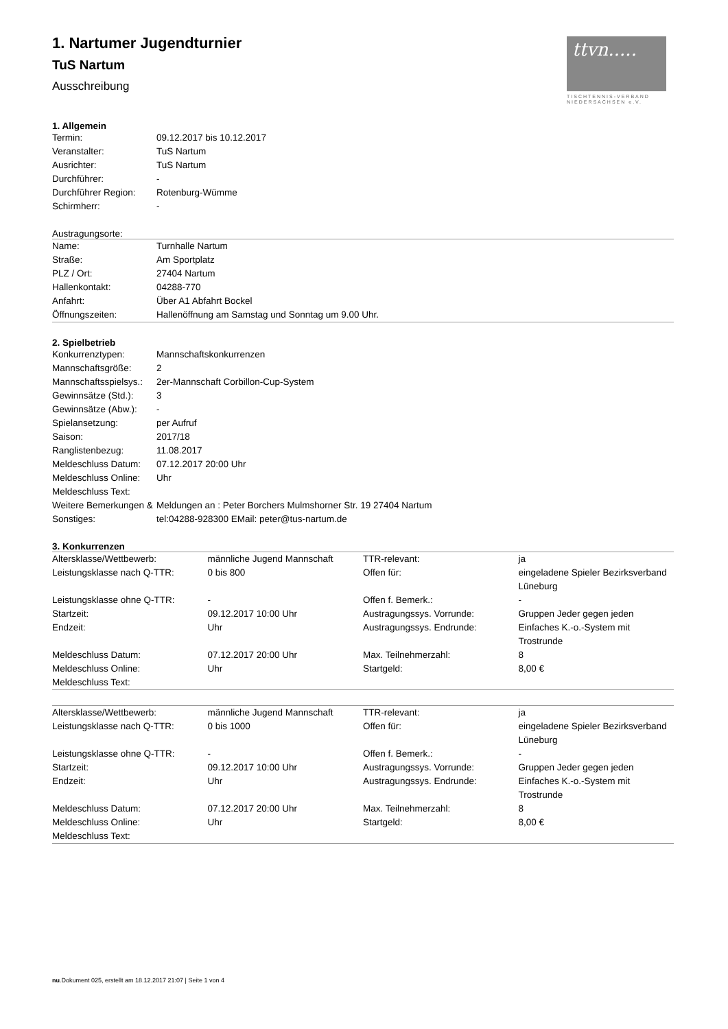ttvn.....
TISCHTENNIS-VERBAND NIEDERSACHSEN e.V.
1. Nartumer Jugendturnier
TuS Nartum
Ausschreibung
1. Allgemein
| Termin: | 09.12.2017 bis 10.12.2017 |
| Veranstalter: | TuS Nartum |
| Ausrichter: | TuS Nartum |
| Durchführer: | - |
| Durchführer Region: | Rotenburg-Wümme |
| Schirmherr: | - |
Austragungsorte:
| Name: | Turnhalle Nartum |
| Straße: | Am Sportplatz |
| PLZ / Ort: | 27404 Nartum |
| Hallenkontakt: | 04288-770 |
| Anfahrt: | Über A1 Abfahrt Bockel |
| Öffnungszeiten: | Hallenöffnung am Samstag und Sonntag um 9.00 Uhr. |
2. Spielbetrieb
| Konkurrenztypen: | Mannschaftskonkurrenzen |
| Mannschaftsgröße: | 2 |
| Mannschaftsspielsys.: | 2er-Mannschaft Corbillon-Cup-System |
| Gewinnsätze (Std.): | 3 |
| Gewinnsätze (Abw.): | - |
| Spielansetzung: | per Aufruf |
| Saison: | 2017/18 |
| Ranglistenbezug: | 11.08.2017 |
| Meldeschluss Datum: | 07.12.2017 20:00 Uhr |
| Meldeschluss Online: | Uhr |
| Meldeschluss Text: | |
| Weitere Bemerkungen & Sonstiges: | Meldungen an : Peter Borchers Mulmshorner Str. 19 27404 Nartum tel:04288-928300 EMail: peter@tus-nartum.de |
3. Konkurrenzen
| Altersklasse/Wettbewerb: | männliche Jugend Mannschaft | TTR-relevant: | ja |
| Leistungsklasse nach Q-TTR: | 0 bis 800 | Offen für: | eingeladene Spieler Bezirksverband Lüneburg |
| Leistungsklasse ohne Q-TTR: | - | Offen f. Bemerk.: | - |
| Startzeit: | 09.12.2017 10:00 Uhr | Austragungssys. Vorrunde: | Gruppen Jeder gegen jeden |
| Endzeit: | Uhr | Austragungssys. Endrunde: | Einfaches K.-o.-System mit Trostrunde |
| Meldeschluss Datum: | 07.12.2017 20:00 Uhr | Max. Teilnehmerzahl: | 8 |
| Meldeschluss Online: | Uhr | Startgeld: | 8,00 € |
| Meldeschluss Text: | | | |
| Altersklasse/Wettbewerb: | männliche Jugend Mannschaft | TTR-relevant: | ja |
| Leistungsklasse nach Q-TTR: | 0 bis 1000 | Offen für: | eingeladene Spieler Bezirksverband Lüneburg |
| Leistungsklasse ohne Q-TTR: | - | Offen f. Bemerk.: | - |
| Startzeit: | 09.12.2017 10:00 Uhr | Austragungssys. Vorrunde: | Gruppen Jeder gegen jeden |
| Endzeit: | Uhr | Austragungssys. Endrunde: | Einfaches K.-o.-System mit Trostrunde |
| Meldeschluss Datum: | 07.12.2017 20:00 Uhr | Max. Teilnehmerzahl: | 8 |
| Meldeschluss Online: | Uhr | Startgeld: | 8,00 € |
| Meldeschluss Text: | | | |
nu.Dokument 025, erstellt am 18.12.2017 21:07 | Seite 1 von 4